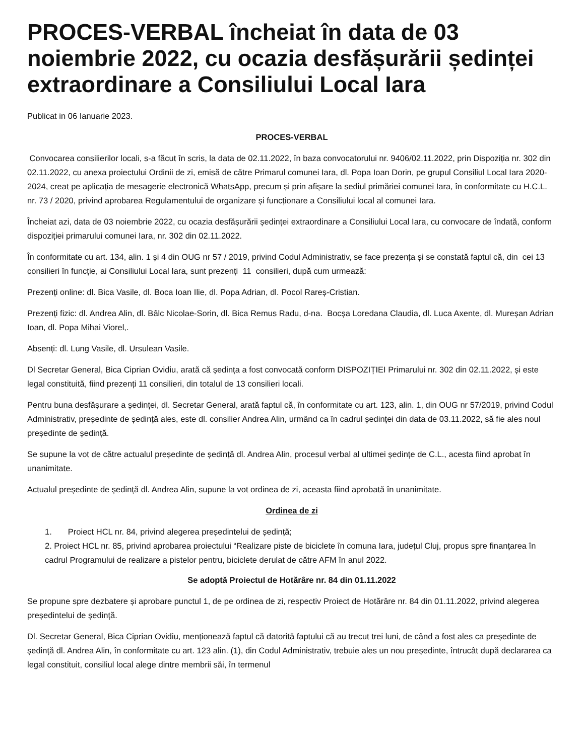PROCES-VERBAL încheiat în data de 03 noiembrie 2022, cu ocazia desfășurării ședinței extraordinare a Consiliului Local Iara
Publicat in 06 Ianuarie 2023.
PROCES-VERBAL
Convocarea consilierilor locali, s-a făcut în scris, la data de 02.11.2022, în baza convocatorului nr. 9406/02.11.2022, prin Dispoziția nr. 302 din 02.11.2022, cu anexa proiectului Ordinii de zi, emisă de către Primarul comunei Iara, dl. Popa Ioan Dorin, pe grupul Consiliul Local Iara 2020-2024, creat pe aplicația de mesagerie electronică WhatsApp, precum și prin afișare la sediul primăriei comunei Iara, în conformitate cu H.C.L. nr. 73 / 2020, privind aprobarea Regulamentului de organizare și funcționare a Consiliului local al comunei Iara.
Încheiat azi, data de 03 noiembrie 2022, cu ocazia desfășurării ședinței extraordinare a Consiliului Local Iara, cu convocare de îndată, conform dispoziției primarului comunei Iara, nr. 302 din 02.11.2022.
În conformitate cu art. 134, alin. 1 și 4 din OUG nr 57 / 2019, privind Codul Administrativ, se face prezența și se constată faptul că, din cei 13 consilieri în funcție, ai Consiliului Local Iara, sunt prezenți 11 consilieri, după cum urmează:
Prezenți online: dl. Bica Vasile, dl. Boca Ioan Ilie, dl. Popa Adrian, dl. Pocol Rareș-Cristian.
Prezenți fizic: dl. Andrea Alin, dl. Bâlc Nicolae-Sorin, dl. Bica Remus Radu, d-na. Bocșa Loredana Claudia, dl. Luca Axente, dl. Mureșan Adrian Ioan, dl. Popa Mihai Viorel,.
Absenți: dl. Lung Vasile, dl. Ursulean Vasile.
Dl Secretar General, Bica Ciprian Ovidiu, arată că ședința a fost convocată conform DISPOZIȚIEI Primarului nr. 302 din 02.11.2022, și este legal constituită, fiind prezenți 11 consilieri, din totalul de 13 consilieri locali.
Pentru buna desfășurare a ședinței, dl. Secretar General, arată faptul că, în conformitate cu art. 123, alin. 1, din OUG nr 57/2019, privind Codul Administrativ, președinte de ședință ales, este dl. consilier Andrea Alin, urmând ca în cadrul ședinței din data de 03.11.2022, să fie ales noul președinte de ședință.
Se supune la vot de către actualul președinte de ședință dl. Andrea Alin, procesul verbal al ultimei ședințe de C.L., acesta fiind aprobat în unanimitate.
Actualul președinte de ședință dl. Andrea Alin, supune la vot ordinea de zi, aceasta fiind aprobată în unanimitate.
Ordinea de zi
1. Proiect HCL nr. 84, privind alegerea președintelui de ședință;
2. Proiect HCL nr. 85, privind aprobarea proiectului “Realizare piste de biciclete în comuna Iara, județul Cluj, propus spre finanțarea în cadrul Programului de realizare a pistelor pentru, biciclete derulat de către AFM în anul 2022.
Se adoptă Proiectul de Hotărâre nr. 84 din 01.11.2022
Se propune spre dezbatere și aprobare punctul 1, de pe ordinea de zi, respectiv Proiect de Hotărâre nr. 84 din 01.11.2022, privind alegerea președintelui de ședință.
Dl. Secretar General, Bica Ciprian Ovidiu, menționează faptul că datorită faptului că au trecut trei luni, de când a fost ales ca președinte de ședință dl. Andrea Alin, în conformitate cu art. 123 alin. (1), din Codul Administrativ, trebuie ales un nou președinte, întrucât după declararea ca legal constituit, consiliul local alege dintre membrii săi, în termenul